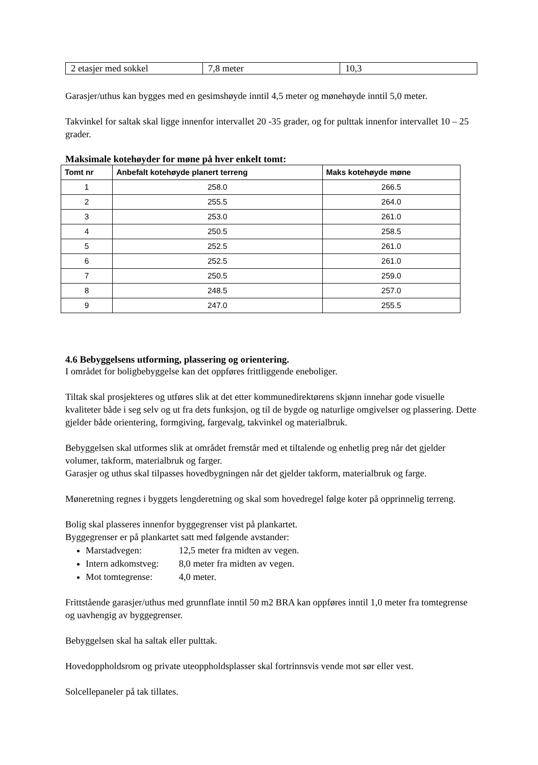| 2 etasjer med sokkel | 7,8 meter | 10,3 |
Garasjer/uthus kan bygges med en gesimshøyde inntil 4,5 meter og mønehøyde inntil 5,0 meter.
Takvinkel for saltak skal ligge innenfor intervallet 20 -35 grader, og for pulttak innenfor intervallet 10 – 25 grader.
Maksimale kotehøyder for møne på hver enkelt tomt:
| Tomt nr | Anbefalt kotehøyde planert terreng | Maks kotehøyde møne |
| --- | --- | --- |
| 1 | 258.0 | 266.5 |
| 2 | 255.5 | 264.0 |
| 3 | 253.0 | 261.0 |
| 4 | 250.5 | 258.5 |
| 5 | 252.5 | 261.0 |
| 6 | 252.5 | 261.0 |
| 7 | 250.5 | 259.0 |
| 8 | 248.5 | 257.0 |
| 9 | 247.0 | 255.5 |
4.6 Bebyggelsens utforming, plassering og orientering.
I området for boligbebyggelse kan det oppføres frittliggende eneboliger.
Tiltak skal prosjekteres og utføres slik at det etter kommunedirektørens skjønn innehar gode visuelle kvaliteter både i seg selv og ut fra dets funksjon, og til de bygde og naturlige omgivelser og plassering. Dette gjelder både orientering, formgiving, fargevalg, takvinkel og materialbruk.
Bebyggelsen skal utformes slik at området fremstår med et tiltalende og enhetlig preg når det gjelder volumer, takform, materialbruk og farger.
Garasjer og uthus skal tilpasses hovedbygningen når det gjelder takform, materialbruk og farge.
Møneretning regnes i byggets lengderetning og skal som hovedregel følge koter på opprinnelig terreng.
Bolig skal plasseres innenfor byggegrenser vist på plankartet.
Byggegrenser er på plankartet satt med følgende avstander:
Marstadvegen: 12,5 meter fra midten av vegen.
Intern adkomstveg: 8,0 meter fra midten av vegen.
Mot tomtegrense: 4,0 meter.
Frittstående garasjer/uthus med grunnflate inntil 50 m2 BRA kan oppføres inntil 1,0 meter fra tomtegrense og uavhengig av byggegrenser.
Bebyggelsen skal ha saltak eller pulttak.
Hovedoppholdsrom og private uteoppholdsplasser skal fortrinnsvis vende mot sør eller vest.
Solcellepaneler på tak tillates.